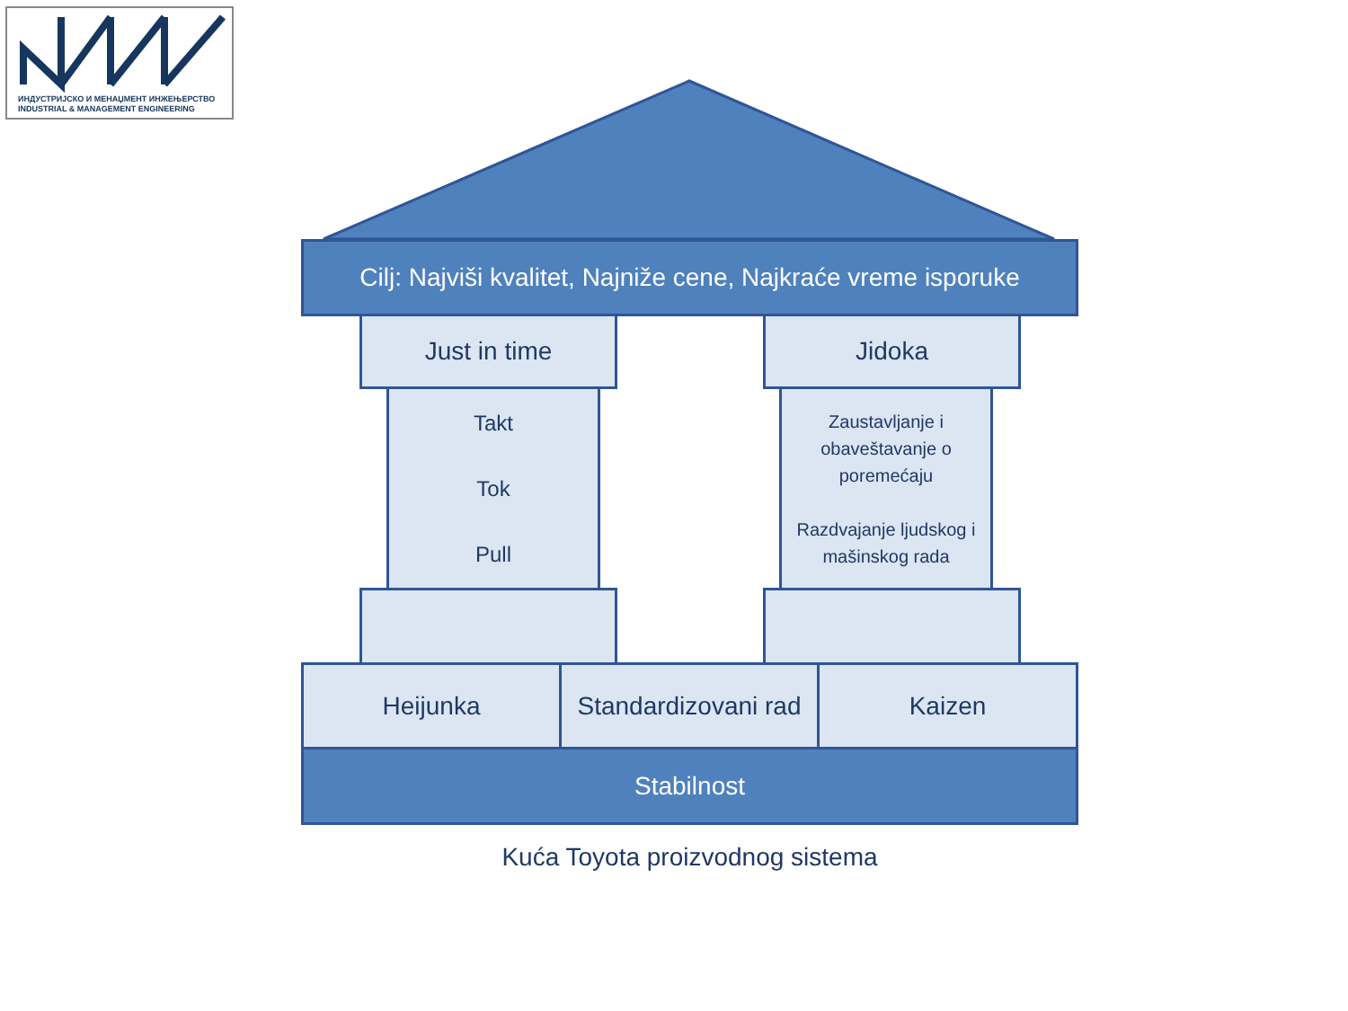ИНДУСТРИЈСКО И МЕНАЏМЕНТ ИНЖЕЊЕРСТВО
INDUSTRIAL & MANAGEMENT ENGINEERING
Cilj: Najviši kvalitet, Najniže cene, Najkraće vreme isporuke
Just in time Jidoka
Takt
Tok
Pull
Zaustavljanje i obaveštavanje o poremećaju
Razdvajanje ljudskog i mašinskog rada
Heijunka
Standardizovani rad
Kaizen
Stabilnost
Kuća Toyota proizvodnog sistema